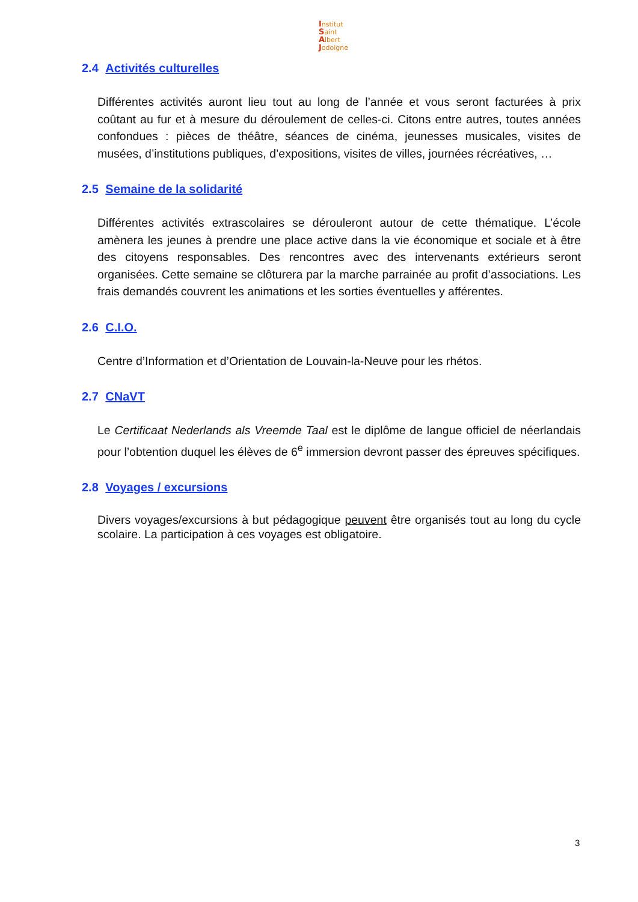Institut
Saint
Albert
Jodoigne
2.4 Activités culturelles
Différentes activités auront lieu tout au long de l’année et vous seront facturées à prix coûtant au fur et à mesure du déroulement de celles-ci. Citons entre autres, toutes années confondues : pièces de théâtre, séances de cinéma, jeunesses musicales, visites de musées, d’institutions publiques, d’expositions, visites de villes, journées récréatives, …
2.5 Semaine de la solidarité
Différentes activités extrascolaires se dérouleront autour de cette thématique. L’école amènera les jeunes à prendre une place active dans la vie économique et sociale et à être des citoyens responsables. Des rencontres avec des intervenants extérieurs seront organisées. Cette semaine se clôturera par la marche parrainée au profit d’associations. Les frais demandés couvrent les animations et les sorties éventuelles y afférentes.
2.6 C.I.O.
Centre d’Information et d’Orientation de Louvain-la-Neuve pour les rhétos.
2.7 CNaVT
Le Certificaat Nederlands als Vreemde Taal est le diplôme de langue officiel de néerlandais pour l’obtention duquel les élèves de 6<sup>e</sup> immersion devront passer des épreuves spécifiques.
2.8 Voyages / excursions
Divers voyages/excursions à but pédagogique peuvent être organisés tout au long du cycle scolaire. La participation à ces voyages est obligatoire.
3